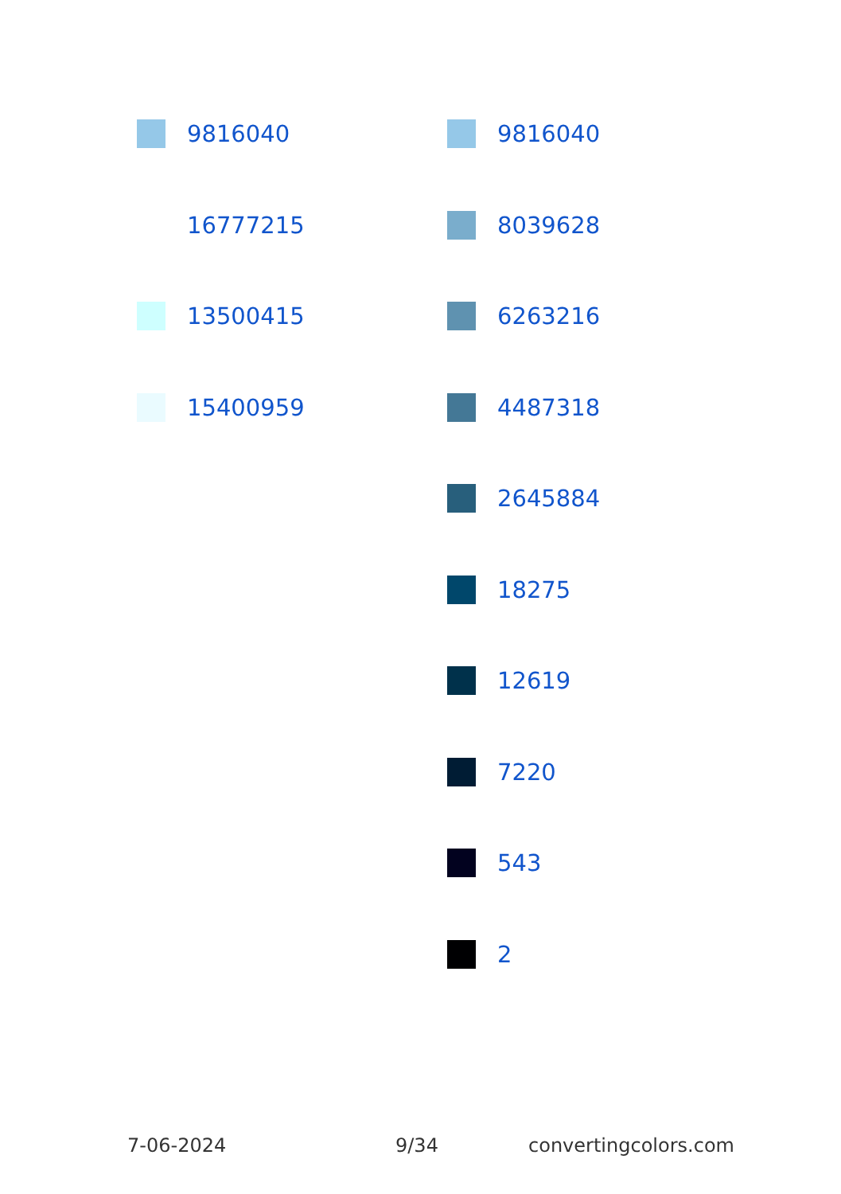9816040
16777215
13500415
15400959
9816040
8039628
6263216
4487318
2645884
18275
12619
7220
543
2
7-06-2024 9/34 convertingcolors.com